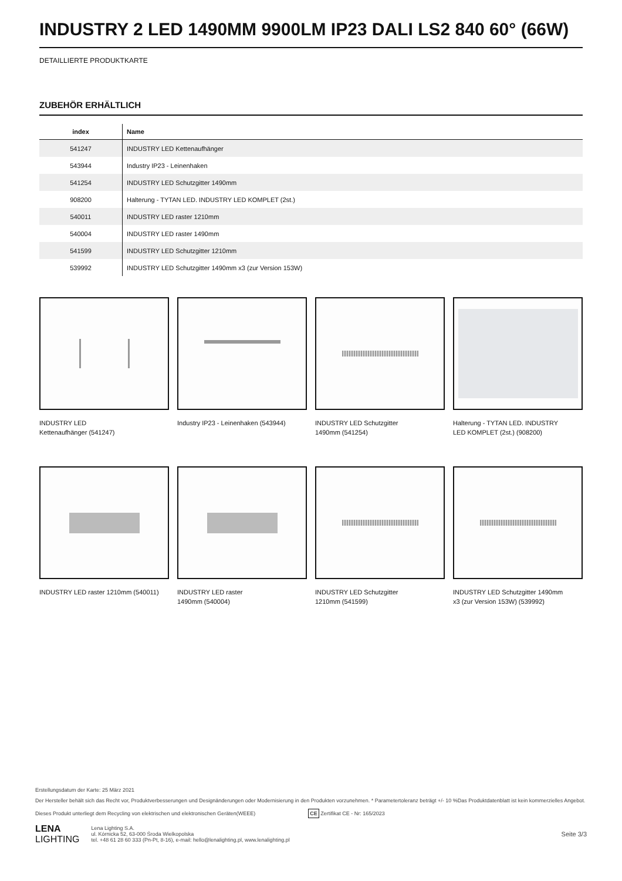INDUSTRY 2 LED 1490MM 9900LM IP23 DALI LS2 840 60° (66W)
DETAILLIERTE PRODUKTKARTE
ZUBEHÖR ERHÄLTLICH
| index | Name |
| --- | --- |
| 541247 | INDUSTRY LED Kettenaufhänger |
| 543944 | Industry IP23 - Leinenhaken |
| 541254 | INDUSTRY LED Schutzgitter 1490mm |
| 908200 | Halterung - TYTAN LED. INDUSTRY LED KOMPLET (2st.) |
| 540011 | INDUSTRY LED raster 1210mm |
| 540004 | INDUSTRY LED raster 1490mm |
| 541599 | INDUSTRY LED Schutzgitter 1210mm |
| 539992 | INDUSTRY LED Schutzgitter 1490mm x3 (zur Version 153W) |
INDUSTRY LED
Kettenaufhänger (541247)
Industry IP23 - Leinenhaken (543944)
INDUSTRY LED Schutzgitter
1490mm (541254)
Halterung - TYTAN LED. INDUSTRY
LED KOMPLET (2st.) (908200)
INDUSTRY LED raster 1210mm (540011)
INDUSTRY LED raster
1490mm (540004)
INDUSTRY LED Schutzgitter
1210mm (541599)
INDUSTRY LED Schutzgitter 1490mm
x3 (zur Version 153W) (539992)
Erstellungsdatum der Karte: 25 März 2021
Der Hersteller behält sich das Recht vor, Produktverbesserungen und Designänderungen oder Modernisierung in den Produkten vorzunehmen. * Parametertoleranz beträgt +/- 10 %Das Produktdatenblatt ist kein kommerzielles Angebot.
Dieses Produkt unterliegt dem Recycling von elektrischen und elektronischen Geräten(WEEE) CE Zertifikat CE - Nr: 165/2023
LENA
LIGHTING
Lena Lighting S.A.
ul. Kórnicka 52, 63-000 Środa Wielkopolska
tel. +48 61 28 60 333 (Pn-Pt, 8-16), e-mail: hello@lenalighting.pl, www.lenalighting.pl
Seite 3/3